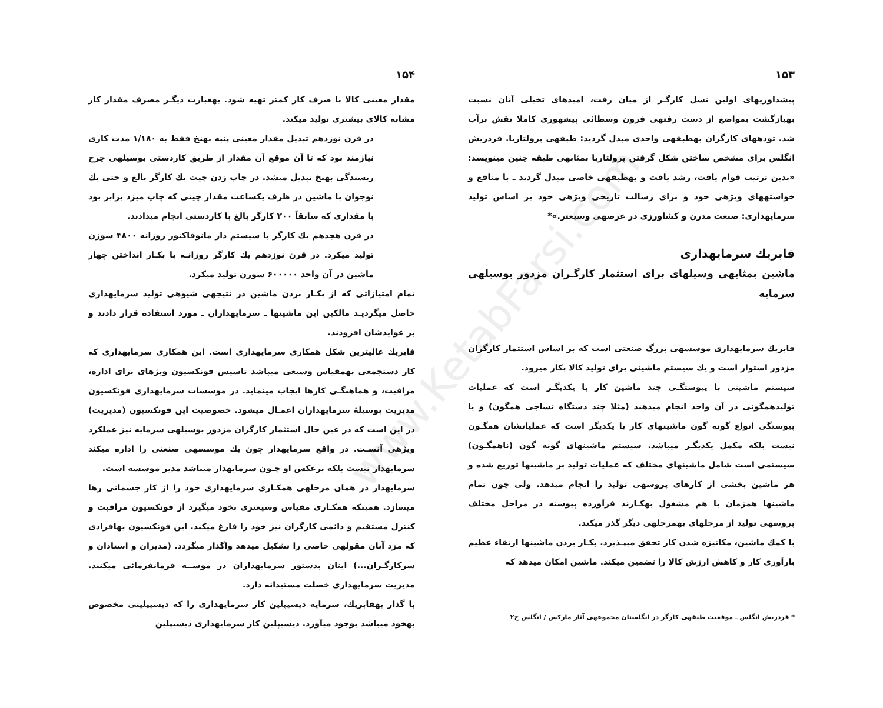www.KetabFarsi.com
۱۵۳
پیشداوریهای اولین نسل کارگـر از میان رفت، امیدهای تخیلی آنان نسبت بهبازگشت بمواضع از دست رفتهی قرون وسطائی پیشهوری کاملا نقش برآب شد. تودههای کارگران بهطبقهی واحدی مبدل گردید: طبقهی پرولتاریا. فردریش انگلس برای مشخص ساختن شکل گرفتن پرولتاریا بمثابهی طبقه چنین مینویسد: «بدین ترتیب قوام یافت، رشد یافت و بهطبقهی خاصی مبدل گردید ـ با منافع و خواستههای ویژهی خود و برای رسالت تاریخی ویژهی خود بر اساس تولید سرمایهداری: صنعت مدرن و کشاورزی در عرصهی وسیعتر.»*
فابریك سرمایهداری
ماشین بمثابهی وسیلهای برای استثمار کارگـران مزدور بوسیلهی سرمایه
فابریك سرمایهداری موسسهی بزرگ صنعتی است که بر اساس استثمار کارگران مزدور استوار است و یك سیستم ماشینی برای تولید کالا بکار میرود.
سیستم ماشینی با پیوستگـی چند ماشین کار با یکدیگـر است که عملیات تولیدهمگونی در آن واحد انجام میدهند (مثلا چند دستگاه نساجی همگون) و یا پیوستگی انواع گونه گون ماشینهای کار با یکدیگر است که عملیاتشان همگـون نیست بلکه مکمل یکدیگـر میباشد. سیستم ماشینهای گونه گون (ناهمگـون) سیستمی است شامل ماشینهای مختلف که عملیات تولید بر ماشینها توزیع شده و هر ماشین بخشی از کارهای پروسهی تولید را انجام میدهد. ولی چون تمام ماشینها همزمان با هم مشغول بهکـارند فرآورده پیوسته در مراحل مختلف پروسهی تولید از مرحلهای بهمرحلهی دیگر گذر میکند.
با کمك ماشین، مکانیزه شدن کار تحقق میپـذیرد. بکـار بردن ماشینها ارتقاء عظیم بارآوری کار و کاهش ارزش کالا را تضمین میکند. ماشین امکان میدهد که
* فردریش انگلس ـ موقعیت طبقهی کارگر در انگلستان مجموعهی آثار مارکس / انگلس ج۲
۱۵۴
مقدار معینی کالا با صرف کار کمتر تهیه شود. بهعبارت دیگـر مصرف مقدار کار مشابه کالای بیشتری تولید میکند.
در قرن نوزدهم تبدیل مقدار معینی پنبه بهنخ فقط به ۱/۱۸۰ مدت کاری نیازمند بود که تا آن موقع آن مقدار از طریق کاردستی بوسیلهی چرخ ریسندگی بهنخ تبدیل میشد. در چاپ زدن چیت یك کارگر بالغ و حتی یك نوجوان با ماشین در ظرف یکساعت مقدار چیتی که چاپ میزد برابر بود با مقداری که سابقاً ۲۰۰ کارگر بالغ با کاردستی انجام میدادند.
در قرن هجدهم یك کارگر با سیستم دار مانوفاکتور روزانه ۴۸۰۰ سوزن تولید میکرد. در قرن نوزدهم یك کارگر روزانـه با بکـار انداختن چهار ماشین در آن واحد ۶۰۰۰۰۰ سوزن تولید میکرد.
تمام امتیازاتی که از بکـار بردن ماشین در نتیجهی شیوهی تولید سرمایهداری حاصل میگردیـد مالکین این ماشینها ـ سرمایهداران ـ مورد استفاده قرار دادند و بر عوایدشان افزودند.
فابریك عالیترین شکل همکاری سرمایهداری است. این همکاری سرمایهداری که کار دستجمعی بهمقیاس وسیعی میباشد تاسیس فونکسیون ویژهای برای اداره، مراقبت، و هماهنگـی کارها ایجاب مینماید. در موسسات سرمایهداری فونکسیون مدیریت بوسیلهٔ سرمایهداران اعمـال میشود. خصوصیت این فونکسیون (مدیریت) در این است که در عین حال استثمار کارگران مزدور بوسیلهی سرمایه نیز عملکرد ویژهی آنسـت. در واقع سرمایهدار چون یك موسسهی صنعتی را اداره میکند سرمایهدار نیست بلکه برعکس او چـون سرمایهدار میباشد مدیر موسسه است.
سرمایهدار در همان مرحلهی همکـاری سرمایهداری خود را از کار جسمانی رها میسازد. همینکه همکـاری مقیاس وسیعتری بخود میگیرد از فونکسیون مراقبت و کنترل مستقیم و دائمی کارگران نیز خود را فارغ میکند. این فونکسیون بهافرادی که مزد آنان مقولهی خاصی را تشکیل میدهد واگذار میگردد. (مدیران و استادان و سرکارگـران...) اینان بدستور سرمایهداران در موســه فرمانفرمائی میکنند. مدیریت سرمایهداری خصلت مستبدانه دارد.
با گذار بهفابریك، سرمایه دیسیپلین کار سرمایهداری را که دیسیپلینی مخصوص بهخود میباشد بوجود میآورد. دیسیپلین کار سرمایهداری دیسیپلین